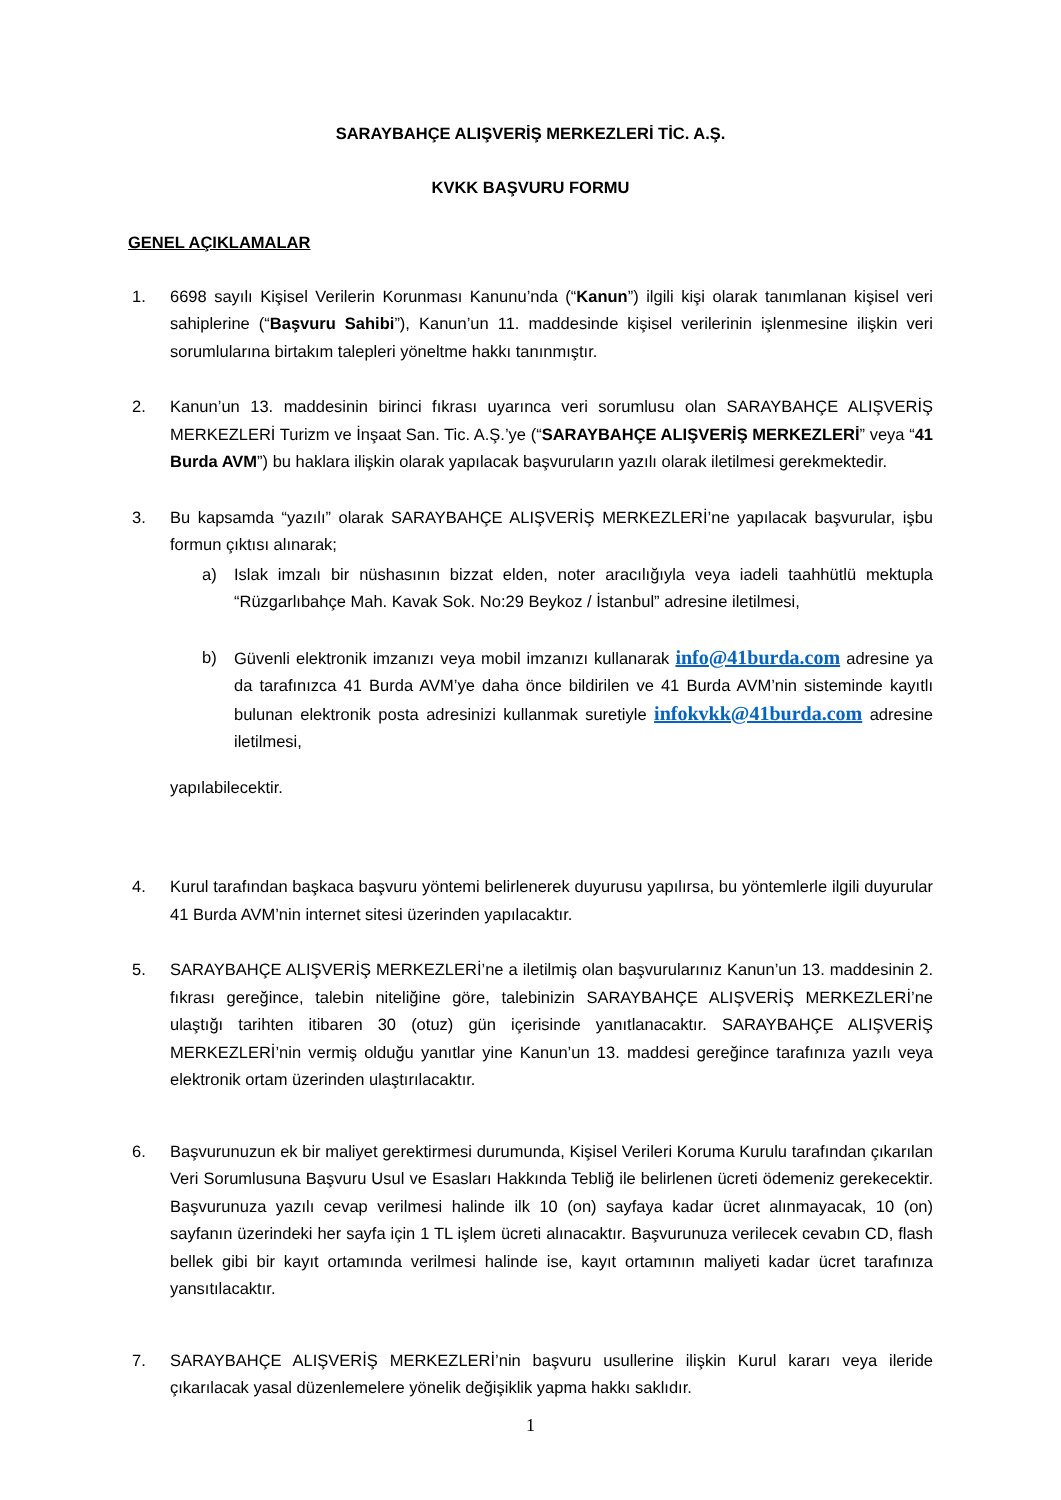SARAYBAHÇE ALIŞVERİŞ MERKEZLERİ TİC. A.Ş.
KVKK BAŞVURU FORMU
GENEL AÇIKLAMALAR
1. 6698 sayılı Kişisel Verilerin Korunması Kanunu’nda (“Kanun”) ilgili kişi olarak tanımlanan kişisel veri sahiplerine (“Başvuru Sahibi”), Kanun’un 11. maddesinde kişisel verilerinin işlenmesine ilişkin veri sorumlularına birtakım talepleri yöneltme hakkı tanınmıştır.
2. Kanun’un 13. maddesinin birinci fıkrası uyarınca veri sorumlusu olan SARAYBAHÇE ALIŞVERİŞ MERKEZLERİ Turizm ve İnşaat San. Tic. A.Ş.’ye (“SARAYBAHÇE ALIŞVERİŞ MERKEZLERİ” veya “41 Burda AVM”) bu haklara ilişkin olarak yapılacak başvuruların yazılı olarak iletilmesi gerekmektedir.
3. Bu kapsamda “yazılı” olarak SARAYBAHÇE ALIŞVERİŞ MERKEZLERİ’ne yapılacak başvurular, işbu formun çıktısı alınarak;
a) Islak imzalı bir nüshasının bizzat elden, noter aracılığıyla veya iadeli taahhütlü mektupla “Rüzgarlıbahçe Mah. Kavak Sok. No:29 Beykoz / İstanbul” adresine iletilmesi,
b) Güvenli elektronik imzanızı veya mobil imzanızı kullanarak info@41burda.com adresine ya da tarafınızca 41 Burda AVM’ye daha önce bildirilen ve 41 Burda AVM’nin sisteminde kayıtlı bulunan elektronik posta adresinizi kullanmak suretiyle infokvkk@41burda.com adresine iletilmesi,
yapılabilecektir.
4. Kurul tarafından başkaca başvuru yöntemi belirlenerek duyurusu yapılırsa, bu yöntemlerle ilgili duyurular 41 Burda AVM’nin internet sitesi üzerinden yapılacaktır.
5. SARAYBAHÇE ALIŞVERİŞ MERKEZLERİ’ne a iletilmiş olan başvurularınız Kanun’un 13. maddesinin 2. fıkrası gereğince, talebin niteliğine göre, talebinizin SARAYBAHÇE ALIŞVERİŞ MERKEZLERİ’ne ulaştığı tarihten itibaren 30 (otuz) gün içerisinde yanıtlanacaktır. SARAYBAHÇE ALIŞVERİŞ MERKEZLERİ’nin vermiş olduğu yanıtlar yine Kanun’un 13. maddesi gereğince tarafınıza yazılı veya elektronik ortam üzerinden ulaştırılacaktır.
6. Başvurunuzun ek bir maliyet gerektirmesi durumunda, Kişisel Verileri Koruma Kurulu tarafından çıkarılan Veri Sorumlusuna Başvuru Usul ve Esasları Hakkında Tebliğ ile belirlenen ücreti ödemeniz gerekecektir. Başvurunuza yazılı cevap verilmesi halinde ilk 10 (on) sayfaya kadar ücret alınmayacak, 10 (on) sayfanın üzerindeki her sayfa için 1 TL işlem ücreti alınacaktır. Başvurunuza verilecek cevabın CD, flash bellek gibi bir kayıt ortamında verilmesi halinde ise, kayıt ortamının maliyeti kadar ücret tarafınıza yansıtılacaktır.
7. SARAYBAHÇE ALIŞVERİŞ MERKEZLERİ’nin başvuru usullerine ilişkin Kurul kararı veya ileride çıkarılacak yasal düzenlemelere yönelik değişiklik yapma hakkı saklıdır.
1